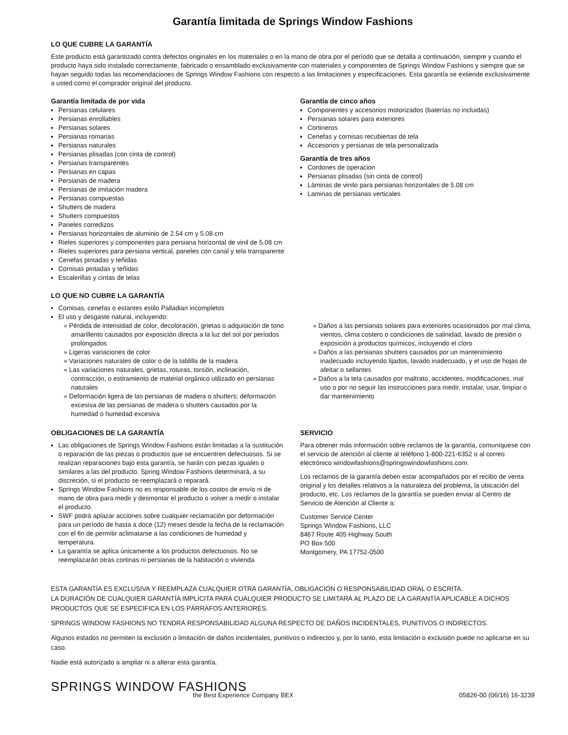Garantía limitada de Springs Window Fashions
LO QUE CUBRE LA GARANTÍA
Este producto está garantizado contra defectos originales en los materiales o en la mano de obra por el período que se detalla a continuación, siempre y cuando el producto haya sido instalado correctamente, fabricado o ensamblado exclusivamente con materiales y componentes de Springs Window Fashions y siempre que se hayan seguido todas las recomendaciones de Springs Window Fashions con respecto a las limitaciones y especificaciones. Esta garantía se extiende exclusivamente a usted como el comprador original del producto.
Garantía limitada de por vida
Persianas celulares
Persianas enrollables
Persianas solares
Persianas romanas
Persianas naturales
Persianas plisadas (con cinta de control)
Persianas transparentes
Persianas en capas
Persianas de madera
Persianas de imitación madera
Persianas compuestas
Shutters de madera
Shutters compuestos
Paneles corredizos
Persianas horizontales de aluminio de 2.54 cm y 5.08 cm
Rieles superiores y componentes para persiana horizontal de vinil de 5.08 cm
Rieles superiores para persiana vertical, paneles con canal y tela transparente
Cenefas pintadas y teñidas
Cornisas pintadas y teñidas
Escalerillas y cintas de telas
Garantía de cinco años
Componentes y accesorios motorizados (baterías no incluidas)
Persianas solares para exteriores
Cortineros
Cenefas y cornisas recubiertas de tela
Accesorios y persianas de tela personalizada
Garantía de tres años
Cordones de operacion
Persianas plisadas (sin cinta de control)
Láminas de vinilo para persianas horizontales de 5.08 cm
Laminas de persianas verticales
LO QUE NO CUBRE LA GARANTÍA
Cornisas, cenefas o estantes estilo Palladian incompletos
El uso y desgaste natural, incluyendo:
» Pérdida de intensidad de color, decoloración, grietas o adquisición de tono amarillento causados por exposición directa a la luz del sol por períodos prolongados
» Ligeras variaciones de color
» Variaciones naturales de color o de la tablilla de la madera
» Las variaciones naturales, grietas, roturas, torsión, inclinación, contracción, o estiramiento de material orgánico utilizado en persianas naturales
» Deformación ligera de las persianas de madera o shutters; deformación excesiva de las persianas de madera o shutters causados por la humedad o humedad excesiva
» Daños a las persianas solares para exteriores ocasionados por mal clima, vientos, clima costero o condiciones de salinidad, lavado de presión o exposición a productos químicos, incluyendo el cloro
» Daños a las persianas shutters causados por un mantenimiento inadecuado incluyendo lijados, lavado inadecuado, y el uso de hojas de afeitar o sellantes
» Daños a la tela causados por maltrato, accidentes, modificaciones, mal uso o por no seguir las instrucciones para medir, instalar, usar, limpiar o dar mantenimiento
OBLIGACIONES DE LA GARANTÍA
Las obligaciones de Springs Window Fashions están limitadas a la sustitución o reparación de las piezas o productos que se encuentren defectuosos. Si se realizan reparaciones bajo esta garantía, se harán con piezas iguales o similares a las del producto. Spring Window Fashions determinará, a su discreción, si el producto se reemplazará o reparará.
Springs Window Fashions no es responsable de los costos de envío ni de mano de obra para medir y desmontar el producto o volver a medir o instalar el producto.
SWF podrá aplazar acciones sobre cualquier reclamación por deformación para un período de hasta a doce (12) meses desde la fecha de la reclamación con el fin de permitir aclimatarse a las condiciones de humedad y temperatura.
La garantía se aplica únicamente a los productos defectuosos. No se reemplazarán otras cortinas ni persianas de la habitación o vivienda
SERVICIO
Para obtener más información sobre reclamos de la garantía, comuníquese con el servicio de atención al cliente al teléfono 1-800-221-6352 o al correo electrónico windowfashions@springswindowfashions.com.
Los reclamos de la garantía deben estar acompañados por el recibo de venta original y los detalles relativos a la naturaleza del problema, la ubicación del producto, etc. Los reclamos de la garantía se pueden enviar al Centro de Servicio de Atención al Cliente a:
Customer Service Center
Springs Window Fashions, LLC
8467 Route 405 Highway South
PO Box 500
Montgomery, PA 17752-0500
ESTA GARANTÍA ES EXCLUSIVA Y REEMPLAZA CUALQUIER OTRA GARANTÍA, OBLIGACIÓN O RESPONSABILIDAD ORAL O ESCRITA.
LA DURACIÓN DE CUALQUIER GARANTÍA IMPLÍCITA PARA CUALQUIER PRODUCTO SE LIMITARÁ AL PLAZO DE LA GARANTÍA APLICABLE A DICHOS PRODUCTOS QUE SE ESPECIFICA EN LOS PÁRRAFOS ANTERIORES.
SPRINGS WINDOW FASHIONS NO TENDRÁ RESPONSABILIDAD ALGUNA RESPECTO DE DAÑOS INCIDENTALES, PUNITIVOS O INDIRECTOS.
Algunos estados no permiten la exclusión o limitación de daños incidentales, punitivos o indirectos y, por lo tanto, esta limitación o exclusión puede no aplicarse en su caso.
Nadie está autorizado a ampliar ni a alterar esta garantía.
SPRINGS WINDOW FASHIONS
the Best Experience Company BEX
05826-00 (06/16) 16-3239